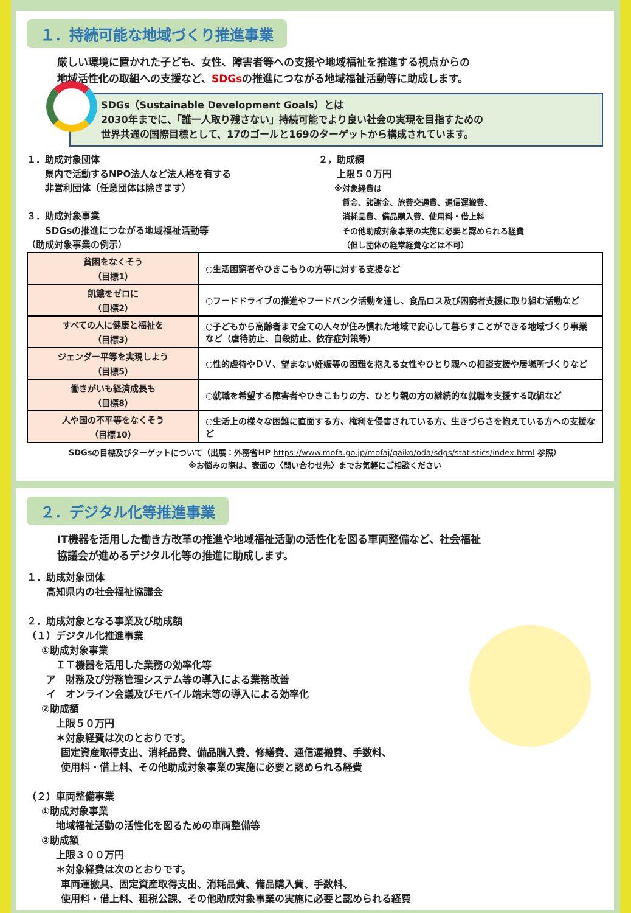１．持続可能な地域づくり推進事業
厳しい環境に置かれた子ども、女性、障害者等への支援や地域福祉を推進する視点からの
地域活性化の取組への支援など、SDGsの推進につながる地域福祉活動等に助成します。
SDGs（Sustainable Development Goals）とは
2030年までに、「誰一人取り残さない」持続可能でより良い社会の実現を目指すための
世界共通の国際目標として、17のゴールと169のターゲットから構成されています。
１．助成対象団体
  県内で活動するNPO法人など法人格を有する
  非営利団体（任意団体は除きます）
３．助成対象事業
  SDGsの推進につながる地域福祉活動等
（助成対象事業の例示）
２，助成額
  上限５０万円
  ※対象経費は
   賃金、諸謝金、旅費交通費、通信運搬費、
   消耗品費、備品購入費、使用料・借上料
   その他助成対象事業の実施に必要と認められる経費
   （但し団体の経常経費などは不可）
| 貧困をなくそう （目標1） | ○生活困窮者やひきこもりの方等に対する支援など |
| 飢餓をゼロに （目標2） | ○フードドライブの推進やフードバンク活動を通し、食品ロス及び困窮者支援に取り組む活動など |
| すべての人に健康と福祉を （目標3） | ○子どもから高齢者まで全ての人々が住み慣れた地域で安心して暮らすことができる地域づくり事業など（虐待防止、自殺防止、依存症対策等） |
| ジェンダー平等を実現しよう （目標5） | ○性的虐待やＤＶ、望まない妊娠等の困難を抱える女性やひとり親への相談支援や居場所づくりなど |
| 働きがいも経済成長も （目標8） | ○就職を希望する障害者やひきこもりの方、ひとり親の方の継続的な就職を支援する取組など |
| 人や国の不平等をなくそう （目標10） | ○生活上の様々な困難に直面する方、権利を侵害されている方、生きづらさを抱えている方への支援など |
SDGsの目標及びターゲットについて（出展：外務省HP https://www.mofa.go.jp/mofaj/gaiko/oda/sdgs/statistics/index.html 参照）
※お悩みの際は、表面の〈問い合わせ先〉までお気軽にご相談ください
２．デジタル化等推進事業
IT機器を活用した働き方改革の推進や地域福祉活動の活性化を図る車両整備など、社会福祉
協議会が進めるデジタル化等の推進に助成します。
１．助成対象団体
  高知県内の社会福祉協議会
２．助成対象となる事業及び助成額
（１）デジタル化推進事業
  ①助成対象事業
   ＩＴ機器を活用した業務の効率化等
  ア　財務及び労務管理システム等の導入による業務改善
  イ　オンライン会議及びモバイル端末等の導入による効率化
  ②助成額
   上限５０万円
   ＊対象経費は次のとおりです。
    固定資産取得支出、消耗品費、備品購入費、修繕費、通信運搬費、手数料、
    使用料・借上料、その他助成対象事業の実施に必要と認められる経費
（２）車両整備事業
  ①助成対象事業
   地域福祉活動の活性化を図るための車両整備等
  ②助成額
   上限３００万円
   ＊対象経費は次のとおりです。
    車両運搬具、固定資産取得支出、消耗品費、備品購入費、手数料、
    使用料・借上料、租税公課、その他助成対象事業の実施に必要と認められる経費